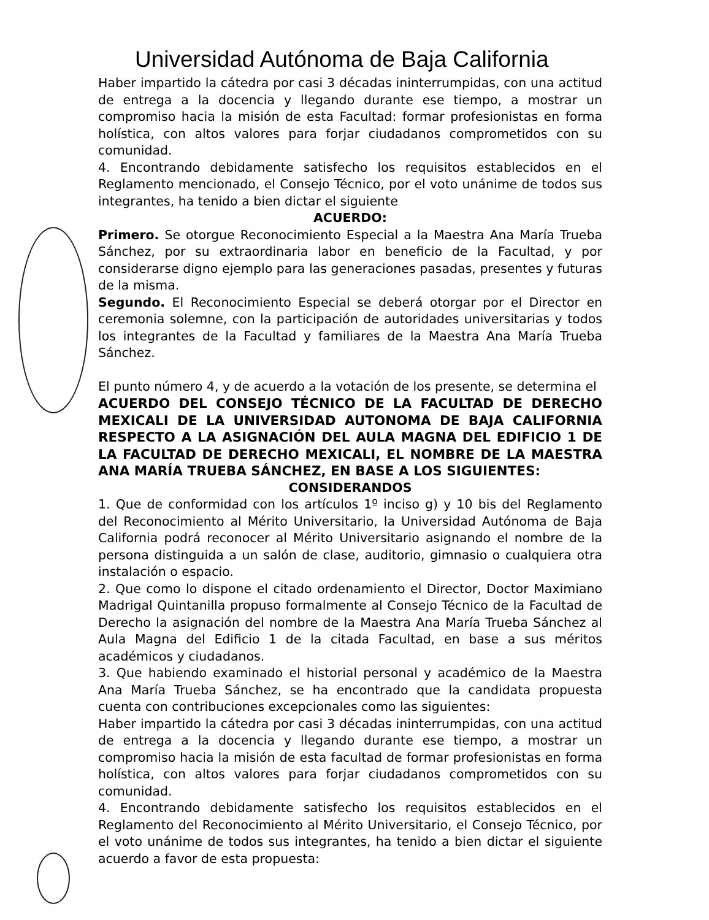Universidad Autónoma de Baja California
Haber impartido la cátedra por casi 3 décadas ininterrumpidas, con una actitud de entrega a la docencia y llegando durante ese tiempo, a mostrar un compromiso hacia la misión de esta Facultad: formar profesionistas en forma holística, con altos valores para forjar ciudadanos comprometidos con su comunidad.
4. Encontrando debidamente satisfecho los requisitos establecidos en el Reglamento mencionado, el Consejo Técnico, por el voto unánime de todos sus integrantes, ha tenido a bien dictar el siguiente
ACUERDO:
Primero. Se otorgue Reconocimiento Especial a la Maestra Ana María Trueba Sánchez, por su extraordinaria labor en beneficio de la Facultad, y por considerarse digno ejemplo para las generaciones pasadas, presentes y futuras de la misma.
Segundo. El Reconocimiento Especial se deberá otorgar por el Director en ceremonia solemne, con la participación de autoridades universitarias y todos los integrantes de la Facultad y familiares de la Maestra Ana María Trueba Sánchez.
El punto número 4, y de acuerdo a la votación de los presente, se determina el
ACUERDO DEL CONSEJO TÉCNICO DE LA FACULTAD DE DERECHO MEXICALI DE LA UNIVERSIDAD AUTONOMA DE BAJA CALIFORNIA RESPECTO A LA ASIGNACIÓN DEL AULA MAGNA DEL EDIFICIO 1 DE LA FACULTAD DE DERECHO MEXICALI, EL NOMBRE DE LA MAESTRA ANA MARÍA TRUEBA SÁNCHEZ, EN BASE A LOS SIGUIENTES:
CONSIDERANDOS
1. Que de conformidad con los artículos 1º inciso g) y 10 bis del Reglamento del Reconocimiento al Mérito Universitario, la Universidad Autónoma de Baja California podrá reconocer al Mérito Universitario asignando el nombre de la persona distinguida a un salón de clase, auditorio, gimnasio o cualquiera otra instalación o espacio.
2. Que como lo dispone el citado ordenamiento el Director, Doctor Maximiano Madrigal Quintanilla propuso formalmente al Consejo Técnico de la Facultad de Derecho la asignación del nombre de la Maestra Ana María Trueba Sánchez al Aula Magna del Edificio 1 de la citada Facultad, en base a sus méritos académicos y ciudadanos.
3. Que habiendo examinado el historial personal y académico de la Maestra Ana María Trueba Sánchez, se ha encontrado que la candidata propuesta cuenta con contribuciones excepcionales como las siguientes:
Haber impartido la cátedra por casi 3 décadas ininterrumpidas, con una actitud de entrega a la docencia y llegando durante ese tiempo, a mostrar un compromiso hacia la misión de esta facultad de formar profesionistas en forma holística, con altos valores para forjar ciudadanos comprometidos con su comunidad.
4. Encontrando debidamente satisfecho los requisitos establecidos en el Reglamento del Reconocimiento al Mérito Universitario, el Consejo Técnico, por el voto unánime de todos sus integrantes, ha tenido a bien dictar el siguiente acuerdo a favor de esta propuesta: